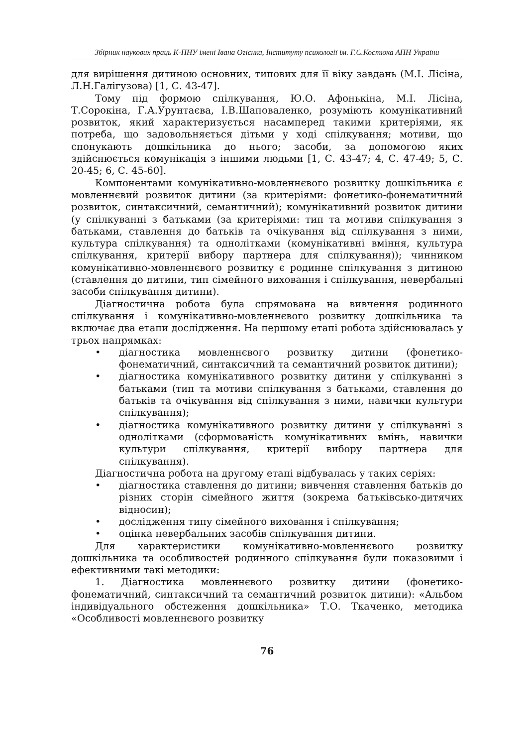Збірник наукових праць К-ПНУ імені Івана Огієнка, Інституту психології ім. Г.С.Костюка АПН України
для вирішення дитиною основних, типових для її віку завдань (М.І. Лісіна, Л.Н.Галігузова) [1, С. 43-47].
Тому під формою спілкування, Ю.О. Афонькіна, М.І. Лісіна, Т.Сорокіна, Г.А.Урунтаєва, І.В.Шаповаленко, розуміють комунікативний розвиток, який характеризується насамперед такими критеріями, як потреба, що задовольняється дітьми у ході спілкування; мотиви, що спонукають дошкільника до нього; засоби, за допомогою яких здійснюється комунікація з іншими людьми [1, С. 43-47; 4, С. 47-49; 5, С. 20-45; 6, С. 45-60].
Компонентами комунікативно-мовленнєвого розвитку дошкільника є мовленнєвий розвиток дитини (за критеріями: фонетико-фонематичний розвиток, синтаксичний, семантичний); комунікативний розвиток дитини (у спілкуванні з батьками (за критеріями: тип та мотиви спілкування з батьками, ставлення до батьків та очікування від спілкування з ними, культура спілкування) та однолітками (комунікативні вміння, культура спілкування, критерії вибору партнера для спілкування)); чинником комунікативно-мовленнєвого розвитку є родинне спілкування з дитиною (ставлення до дитини, тип сімейного виховання і спілкування, невербальні засоби спілкування дитини).
Діагностична робота була спрямована на вивчення родинного спілкування і комунікативно-мовленнєвого розвитку дошкільника та включає два етапи дослідження. На першому етапі робота здійснювалась у трьох напрямках:
• діагностика мовленнєвого розвитку дитини (фонетико-фонематичний, синтаксичний та семантичний розвиток дитини);
• діагностика комунікативного розвитку дитини у спілкуванні з батьками (тип та мотиви спілкування з батьками, ставлення до батьків та очікування від спілкування з ними, навички культури спілкування);
• діагностика комунікативного розвитку дитини у спілкуванні з однолітками (сформованість комунікативних вмінь, навички культури спілкування, критерії вибору партнера для спілкування).
Діагностична робота на другому етапі відбувалась у таких серіях:
• діагностика ставлення до дитини; вивчення ставлення батьків до різних сторін сімейного життя (зокрема батьківсько-дитячих відносин);
• дослідження типу сімейного виховання і спілкування;
• оцінка невербальних засобів спілкування дитини.
Для характеристики комунікативно-мовленнєвого розвитку дошкільника та особливостей родинного спілкування були показовими і ефективними такі методики:
1. Діагностика мовленнєвого розвитку дитини (фонетико-фонематичний, синтаксичний та семантичний розвиток дитини): «Альбом індивідуального обстеження дошкільника» Т.О. Ткаченко, методика «Особливості мовленнєвого розвитку
76